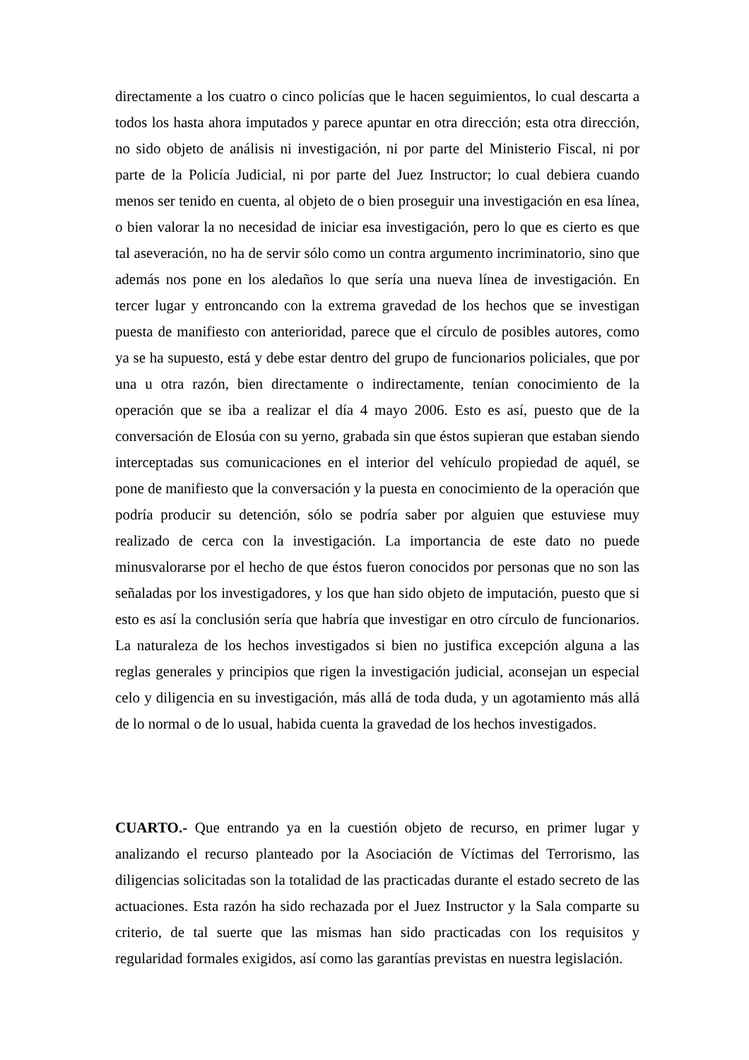directamente a los cuatro o cinco policías que le hacen seguimientos, lo cual descarta a todos los hasta ahora imputados y parece apuntar en otra dirección; esta otra dirección, no sido objeto de análisis ni investigación, ni por parte del Ministerio Fiscal, ni por parte de la Policía Judicial, ni por parte del Juez Instructor; lo cual debiera cuando menos ser tenido en cuenta, al objeto de o bien proseguir una investigación en esa línea, o bien valorar la no necesidad de iniciar esa investigación, pero lo que es cierto es que tal aseveración, no ha de servir sólo como un contra argumento incriminatorio, sino que además nos pone en los aledaños lo que sería una nueva línea de investigación. En tercer lugar y entroncando con la extrema gravedad de los hechos que se investigan puesta de manifiesto con anterioridad, parece que el círculo de posibles autores, como ya se ha supuesto, está y debe estar dentro del grupo de funcionarios policiales, que por una u otra razón, bien directamente o indirectamente, tenían conocimiento de la operación que se iba a realizar el día 4 mayo 2006. Esto es así, puesto que de la conversación de Elosúa con su yerno, grabada sin que éstos supieran que estaban siendo interceptadas sus comunicaciones en el interior del vehículo propiedad de aquél, se pone de manifiesto que la conversación y la puesta en conocimiento de la operación que podría producir su detención, sólo se podría saber por alguien que estuviese muy realizado de cerca con la investigación. La importancia de este dato no puede minusvalorarse por el hecho de que éstos fueron conocidos por personas que no son las señaladas por los investigadores, y los que han sido objeto de imputación, puesto que si esto es así la conclusión sería que habría que investigar en otro círculo de funcionarios. La naturaleza de los hechos investigados si bien no justifica excepción alguna a las reglas generales y principios que rigen la investigación judicial, aconsejan un especial celo y diligencia en su investigación, más allá de toda duda, y un agotamiento más allá de lo normal o de lo usual, habida cuenta la gravedad de los hechos investigados.
CUARTO.- Que entrando ya en la cuestión objeto de recurso, en primer lugar y analizando el recurso planteado por la Asociación de Víctimas del Terrorismo, las diligencias solicitadas son la totalidad de las practicadas durante el estado secreto de las actuaciones. Esta razón ha sido rechazada por el Juez Instructor y la Sala comparte su criterio, de tal suerte que las mismas han sido practicadas con los requisitos y regularidad formales exigidos, así como las garantías previstas en nuestra legislación.